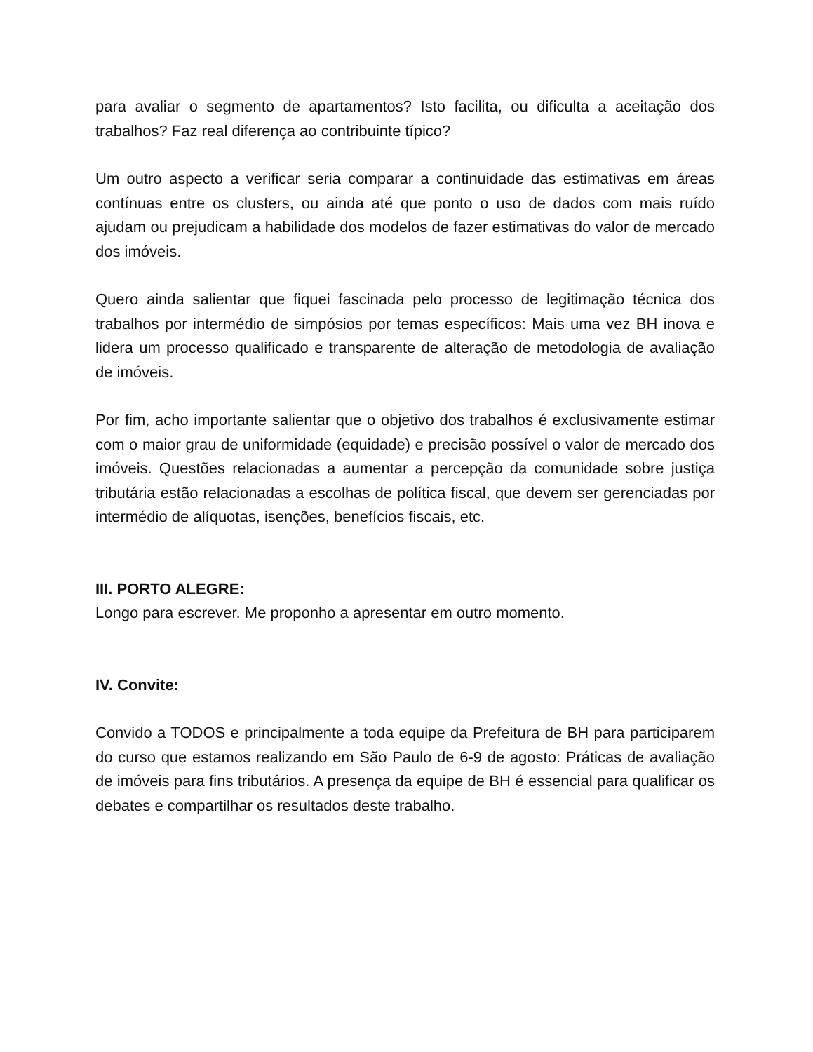para avaliar o segmento de apartamentos? Isto facilita, ou dificulta a aceitação dos trabalhos? Faz real diferença ao contribuinte típico?
Um outro aspecto a verificar seria comparar a continuidade das estimativas em áreas contínuas entre os clusters, ou ainda até que ponto o uso de dados com mais ruído ajudam ou prejudicam a habilidade dos modelos de fazer estimativas do valor de mercado dos imóveis.
Quero ainda salientar que fiquei fascinada pelo processo de legitimação técnica dos trabalhos por intermédio de simpósios por temas específicos: Mais uma vez BH inova e lidera um processo qualificado e transparente de alteração de metodologia de avaliação de imóveis.
Por fim, acho importante salientar que o objetivo dos trabalhos é exclusivamente estimar com o maior grau de uniformidade (equidade) e precisão possível o valor de mercado dos imóveis. Questões relacionadas a aumentar a percepção da comunidade sobre justiça tributária estão relacionadas a escolhas de política fiscal, que devem ser gerenciadas por intermédio de alíquotas, isenções, benefícios fiscais, etc.
III. PORTO ALEGRE:
Longo para escrever. Me proponho a apresentar em outro momento.
IV. Convite:
Convido a TODOS e principalmente a toda equipe da Prefeitura de BH para participarem do curso que estamos realizando em São Paulo de 6-9 de agosto: Práticas de avaliação de imóveis para fins tributários. A presença da equipe de BH é essencial para qualificar os debates e compartilhar os resultados deste trabalho.